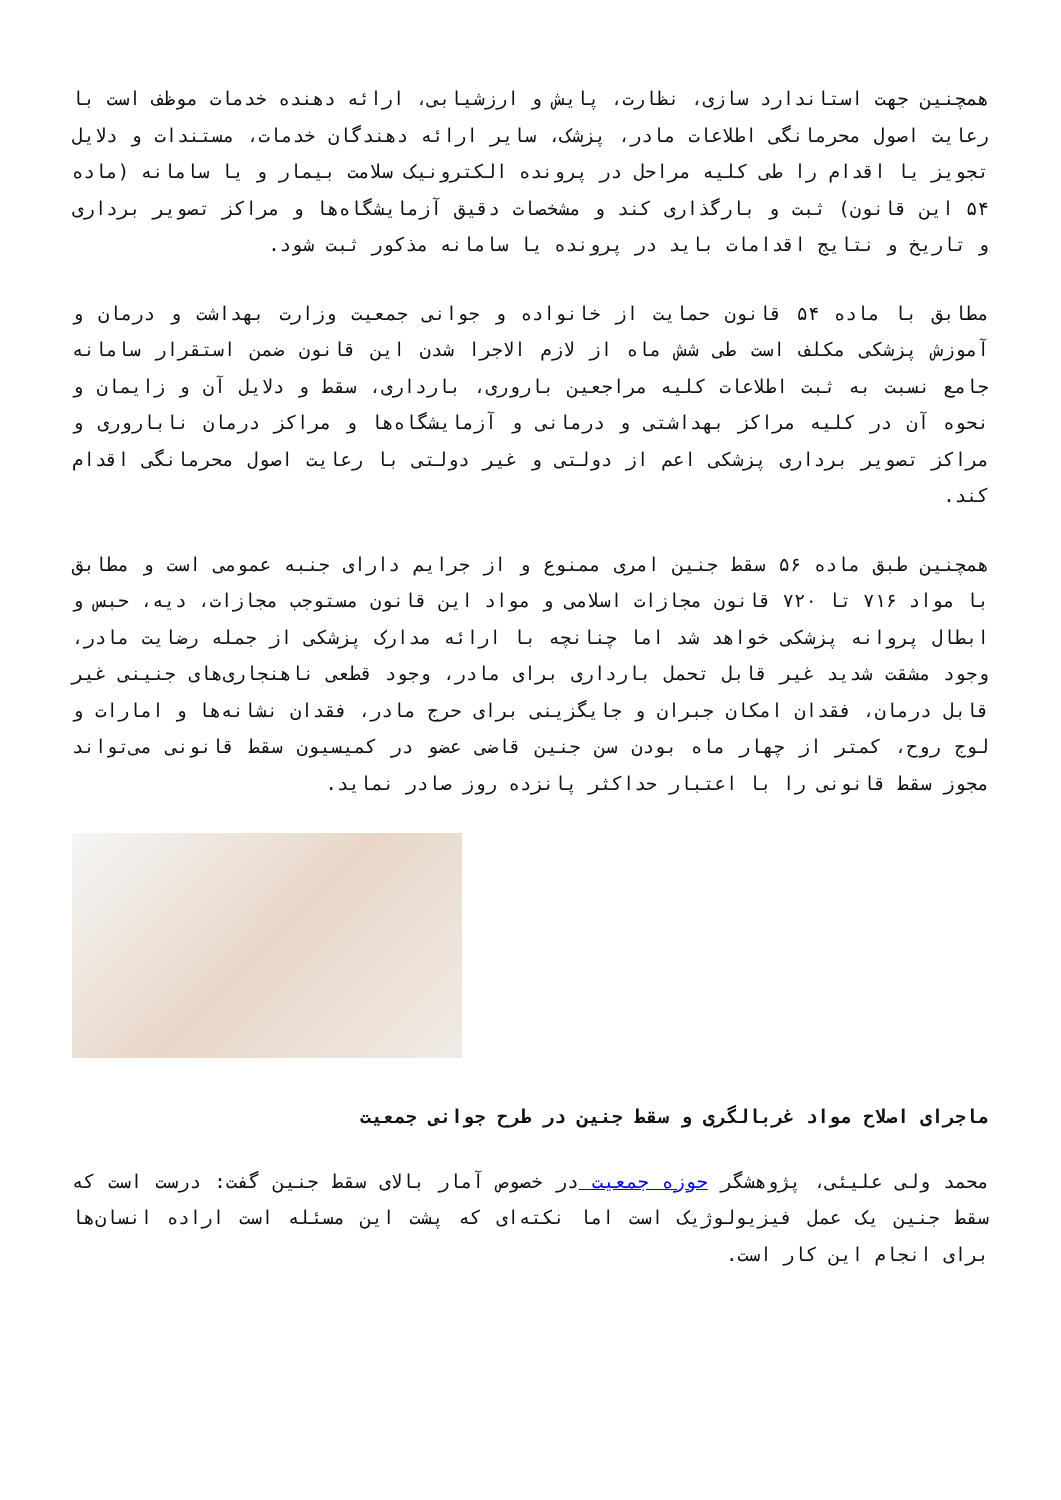همچنین جهت استاندارد سازی، نظارت، پایش و ارزشیابی، ارائه دهنده خدمات موظف است با رعایت اصول محرمانگی اطلاعات مادر، پزشک، سایر ارائه دهندگان خدمات، مستندات و دلایل تجویز یا اقدام را طی کلیه مراحل در پرونده الکترونیک سلامت بیمار و یا سامانه (ماده ۵۴ این قانون) ثبت و بارگذاری کند و مشخصات دقیق آزمایشگاه‌ها و مراکز تصویر برداری و تاریخ و نتایج اقدامات باید در پرونده یا سامانه مذکور ثبت شود.
مطابق با ماده ۵۴ قانون حمایت از خانواده و جوانی جمعیت وزارت بهداشت و درمان و آموزش پزشکی مکلف است طی شش ماه از لازم الاجرا شدن این قانون ضمن استقرار سامانه جامع نسبت به ثبت اطلاعات کلیه مراجعین باروری، بارداری، سقط و دلایل آن و زایمان و نحوه آن در کلیه مراکز بهداشتی و درمانی و آزمایشگاه‌ها و مراکز درمان ناباروری و مراکز تصویر برداری پزشکی اعم از دولتی و غیر دولتی با رعایت اصول محرمانگی اقدام کند.
همچنین طبق ماده ۵۶ سقط جنین امری ممنوع و از جرایم دارای جنبه عمومی است و مطابق با مواد ۷۱۶ تا ۷۲۰ قانون مجازات اسلامی و مواد این قانون مستوجب مجازات، دیه، حبس و ابطال پروانه پزشکی خواهد شد اما چنانچه با ارائه مدارک پزشکی از جمله رضایت مادر، وجود مشقت شدید غیر قابل تحمل بارداری برای مادر، وجود قطعی ناهنجاری‌های جنینی غیر قابل درمان، فقدان امکان جبران و جایگزینی برای حرج مادر، فقدان نشانه‌ها و امارات و لوج روح، کمتر از چهار ماه بودن سن جنین قاضی عضو در کمیسیون سقط قانونی می‌تواند مجوز سقط قانونی را با اعتبار حداکثر پانزده روز صادر نماید.
ماجرای اصلاح مواد غربالگری و سقط جنین در طرح جوانی جمعیت
محمد ولی علیئی، پژوهشگر حوزه جمعیت در خصوص آمار بالای سقط جنین گفت: درست است که سقط جنین یک عمل فیزیولوژیک است اما نکته‌ای که پشت این مسئله است اراده انسان‌ها برای انجام این کار است.